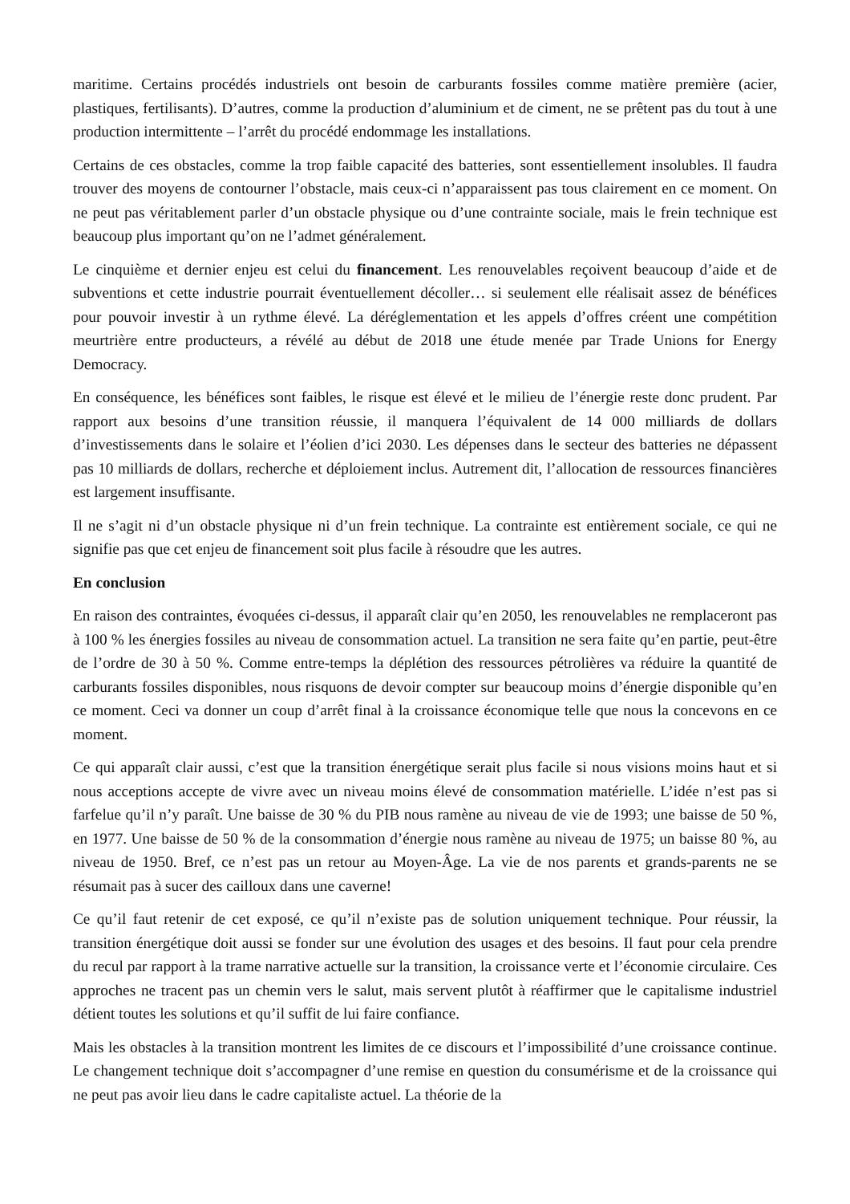maritime. Certains procédés industriels ont besoin de carburants fossiles comme matière première (acier, plastiques, fertilisants). D’autres, comme la production d’aluminium et de ciment, ne se prêtent pas du tout à une production intermittente – l’arrêt du procédé endommage les installations.
Certains de ces obstacles, comme la trop faible capacité des batteries, sont essentiellement insolubles. Il faudra trouver des moyens de contourner l’obstacle, mais ceux-ci n’apparaissent pas tous clairement en ce moment. On ne peut pas véritablement parler d’un obstacle physique ou d’une contrainte sociale, mais le frein technique est beaucoup plus important qu’on ne l’admet généralement.
Le cinquième et dernier enjeu est celui du financement. Les renouvelables reçoivent beaucoup d’aide et de subventions et cette industrie pourrait éventuellement décoller… si seulement elle réalisait assez de bénéfices pour pouvoir investir à un rythme élevé. La déréglementation et les appels d’offres créent une compétition meurtrière entre producteurs, a révélé au début de 2018 une étude menée par Trade Unions for Energy Democracy.
En conséquence, les bénéfices sont faibles, le risque est élevé et le milieu de l’énergie reste donc prudent. Par rapport aux besoins d’une transition réussie, il manquera l’équivalent de 14 000 milliards de dollars d’investissements dans le solaire et l’éolien d’ici 2030. Les dépenses dans le secteur des batteries ne dépassent pas 10 milliards de dollars, recherche et déploiement inclus. Autrement dit, l’allocation de ressources financières est largement insuffisante.
Il ne s’agit ni d’un obstacle physique ni d’un frein technique. La contrainte est entièrement sociale, ce qui ne signifie pas que cet enjeu de financement soit plus facile à résoudre que les autres.
En conclusion
En raison des contraintes, évoquées ci-dessus, il apparaît clair qu’en 2050, les renouvelables ne remplaceront pas à 100 % les énergies fossiles au niveau de consommation actuel. La transition ne sera faite qu’en partie, peut-être de l’ordre de 30 à 50 %. Comme entre-temps la déplétion des ressources pétrolières va réduire la quantité de carburants fossiles disponibles, nous risquons de devoir compter sur beaucoup moins d’énergie disponible qu’en ce moment. Ceci va donner un coup d’arrêt final à la croissance économique telle que nous la concevons en ce moment.
Ce qui apparaît clair aussi, c’est que la transition énergétique serait plus facile si nous visions moins haut et si nous acceptions accepte de vivre avec un niveau moins élevé de consommation matérielle. L’idée n’est pas si farfelue qu’il n’y paraît. Une baisse de 30 % du PIB nous ramène au niveau de vie de 1993; une baisse de 50 %, en 1977. Une baisse de 50 % de la consommation d’énergie nous ramène au niveau de 1975; un baisse 80 %, au niveau de 1950. Bref, ce n’est pas un retour au Moyen-Âge. La vie de nos parents et grands-parents ne se résumait pas à sucer des cailloux dans une caverne!
Ce qu’il faut retenir de cet exposé, ce qu’il n’existe pas de solution uniquement technique. Pour réussir, la transition énergétique doit aussi se fonder sur une évolution des usages et des besoins. Il faut pour cela prendre du recul par rapport à la trame narrative actuelle sur la transition, la croissance verte et l’économie circulaire. Ces approches ne tracent pas un chemin vers le salut, mais servent plutôt à réaffirmer que le capitalisme industriel détient toutes les solutions et qu’il suffit de lui faire confiance.
Mais les obstacles à la transition montrent les limites de ce discours et l’impossibilité d’une croissance continue. Le changement technique doit s’accompagner d’une remise en question du consumérisme et de la croissance qui ne peut pas avoir lieu dans le cadre capitaliste actuel. La théorie de la